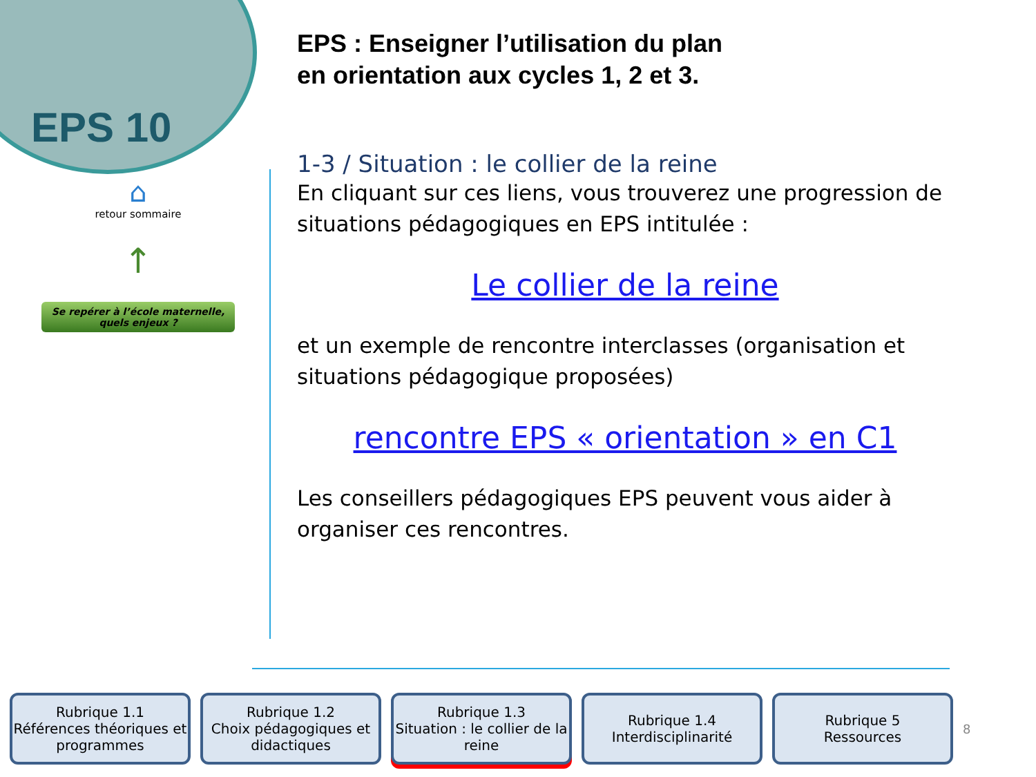EPS 10
⌂
retour sommaire
↑
Se repérer à l’école maternelle, quels enjeux ?
EPS : Enseigner l’utilisation du plan
en orientation aux cycles 1, 2 et 3.
1-3 / Situation : le collier de la reine
En cliquant sur ces liens, vous trouverez une progression de situations pédagogiques en EPS intitulée :
Le collier de la reine
et un exemple de rencontre interclasses (organisation et situations pédagogique proposées)
rencontre EPS « orientation » en C1
Les conseillers pédagogiques EPS peuvent vous aider à organiser ces rencontres.
Rubrique 1.1
Références théoriques et programmes
Rubrique 1.2
Choix pédagogiques et didactiques
Rubrique 1.3
Situation : le collier de la reine
Rubrique 1.4
Interdisciplinarité
Rubrique 5
Ressources
8